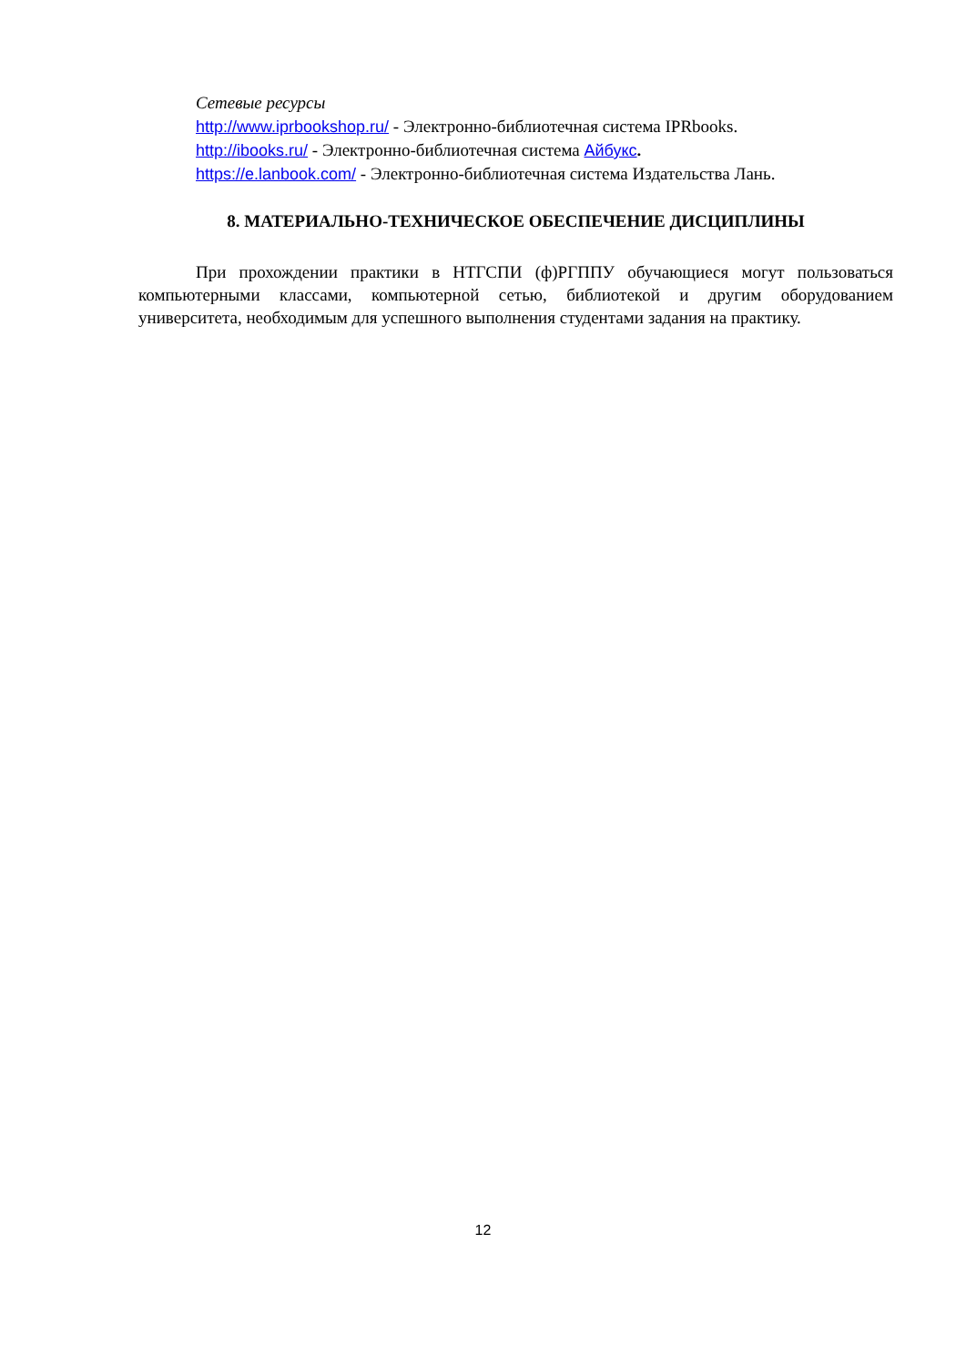Сетевые ресурсы
http://www.iprbookshop.ru/ - Электронно-библиотечная система IPRbooks.
http://ibooks.ru/ - Электронно-библиотечная система Айбукс.
https://e.lanbook.com/ - Электронно-библиотечная система Издательства Лань.
8. МАТЕРИАЛЬНО-ТЕХНИЧЕСКОЕ ОБЕСПЕЧЕНИЕ ДИСЦИПЛИНЫ
При прохождении практики в НТГСПИ (ф)РГППУ обучающиеся могут пользоваться компьютерными классами, компьютерной сетью, библиотекой и другим оборудованием университета, необходимым для успешного выполнения студентами задания на практику.
12